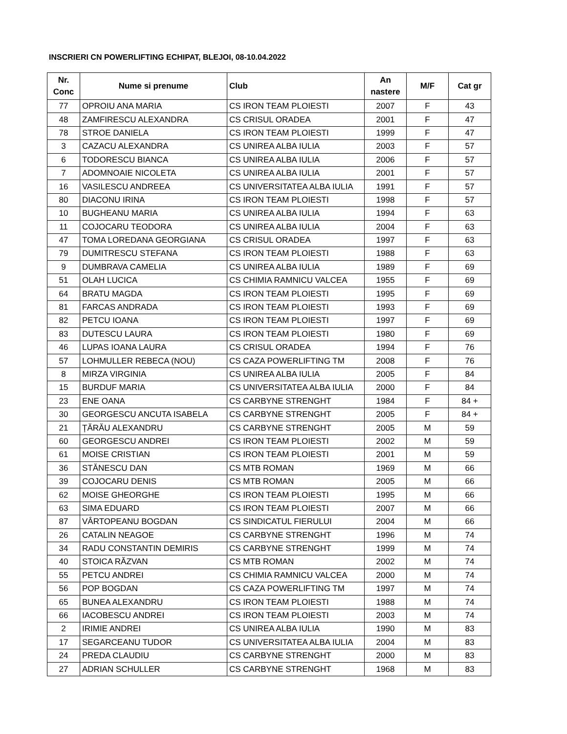INSCRIERI CN POWERLIFTING ECHIPAT, BLEJOI, 08-10.04.2022
| Nr. Conc | Nume si prenume | Club | An nastere | M/F | Cat gr |
| --- | --- | --- | --- | --- | --- |
| 77 | OPROIU ANA MARIA | CS IRON TEAM PLOIESTI | 2007 | F | 43 |
| 48 | ZAMFIRESCU ALEXANDRA | CS CRISUL ORADEA | 2001 | F | 47 |
| 78 | STROE DANIELA | CS IRON TEAM PLOIESTI | 1999 | F | 47 |
| 3 | CAZACU ALEXANDRA | CS UNIREA ALBA IULIA | 2003 | F | 57 |
| 6 | TODORESCU BIANCA | CS UNIREA ALBA IULIA | 2006 | F | 57 |
| 7 | ADOMNOAIE NICOLETA | CS UNIREA ALBA IULIA | 2001 | F | 57 |
| 16 | VASILESCU ANDREEA | CS UNIVERSITATEA ALBA IULIA | 1991 | F | 57 |
| 80 | DIACONU IRINA | CS IRON TEAM PLOIESTI | 1998 | F | 57 |
| 10 | BUGHEANU MARIA | CS UNIREA ALBA IULIA | 1994 | F | 63 |
| 11 | COJOCARU TEODORA | CS UNIREA ALBA IULIA | 2004 | F | 63 |
| 47 | TOMA LOREDANA GEORGIANA | CS CRISUL ORADEA | 1997 | F | 63 |
| 79 | DUMITRESCU STEFANA | CS IRON TEAM PLOIESTI | 1988 | F | 63 |
| 9 | DUMBRAVA CAMELIA | CS UNIREA ALBA IULIA | 1989 | F | 69 |
| 51 | OLAH LUCICA | CS CHIMIA RAMNICU VALCEA | 1955 | F | 69 |
| 64 | BRATU MAGDA | CS IRON TEAM PLOIESTI | 1995 | F | 69 |
| 81 | FARCAS ANDRADA | CS IRON TEAM PLOIESTI | 1993 | F | 69 |
| 82 | PETCU IOANA | CS IRON TEAM PLOIESTI | 1997 | F | 69 |
| 83 | DUTESCU LAURA | CS IRON TEAM PLOIESTI | 1980 | F | 69 |
| 46 | LUPAS IOANA LAURA | CS CRISUL ORADEA | 1994 | F | 76 |
| 57 | LOHMULLER REBECA (NOU) | CS CAZA POWERLIFTING TM | 2008 | F | 76 |
| 8 | MIRZA VIRGINIA | CS UNIREA ALBA IULIA | 2005 | F | 84 |
| 15 | BURDUF MARIA | CS UNIVERSITATEA ALBA IULIA | 2000 | F | 84 |
| 23 | ENE OANA | CS CARBYNE STRENGHT | 1984 | F | 84 + |
| 30 | GEORGESCU ANCUTA ISABELA | CS CARBYNE STRENGHT | 2005 | F | 84 + |
| 21 | ȚĂRĂU ALEXANDRU | CS CARBYNE STRENGHT | 2005 | M | 59 |
| 60 | GEORGESCU ANDREI | CS IRON TEAM PLOIESTI | 2002 | M | 59 |
| 61 | MOISE CRISTIAN | CS IRON TEAM PLOIESTI | 2001 | M | 59 |
| 36 | STĂNESCU DAN | CS MTB ROMAN | 1969 | M | 66 |
| 39 | COJOCARU DENIS | CS MTB ROMAN | 2005 | M | 66 |
| 62 | MOISE GHEORGHE | CS IRON TEAM PLOIESTI | 1995 | M | 66 |
| 63 | SIMA EDUARD | CS IRON TEAM PLOIESTI | 2007 | M | 66 |
| 87 | VÂRTOPEANU BOGDAN | CS SINDICATUL FIERULUI | 2004 | M | 66 |
| 26 | CATALIN NEAGOE | CS CARBYNE STRENGHT | 1996 | M | 74 |
| 34 | RADU CONSTANTIN DEMIRIS | CS CARBYNE STRENGHT | 1999 | M | 74 |
| 40 | STOICA RĂZVAN | CS MTB ROMAN | 2002 | M | 74 |
| 55 | PETCU ANDREI | CS CHIMIA RAMNICU VALCEA | 2000 | M | 74 |
| 56 | POP BOGDAN | CS CAZA POWERLIFTING TM | 1997 | M | 74 |
| 65 | BUNEA ALEXANDRU | CS IRON TEAM PLOIESTI | 1988 | M | 74 |
| 66 | IACOBESCU ANDREI | CS IRON TEAM PLOIESTI | 2003 | M | 74 |
| 2 | IRIMIE ANDREI | CS UNIREA ALBA IULIA | 1990 | M | 83 |
| 17 | SEGARCEANU TUDOR | CS UNIVERSITATEA ALBA IULIA | 2004 | M | 83 |
| 24 | PREDA CLAUDIU | CS CARBYNE STRENGHT | 2000 | M | 83 |
| 27 | ADRIAN SCHULLER | CS CARBYNE STRENGHT | 1968 | M | 83 |